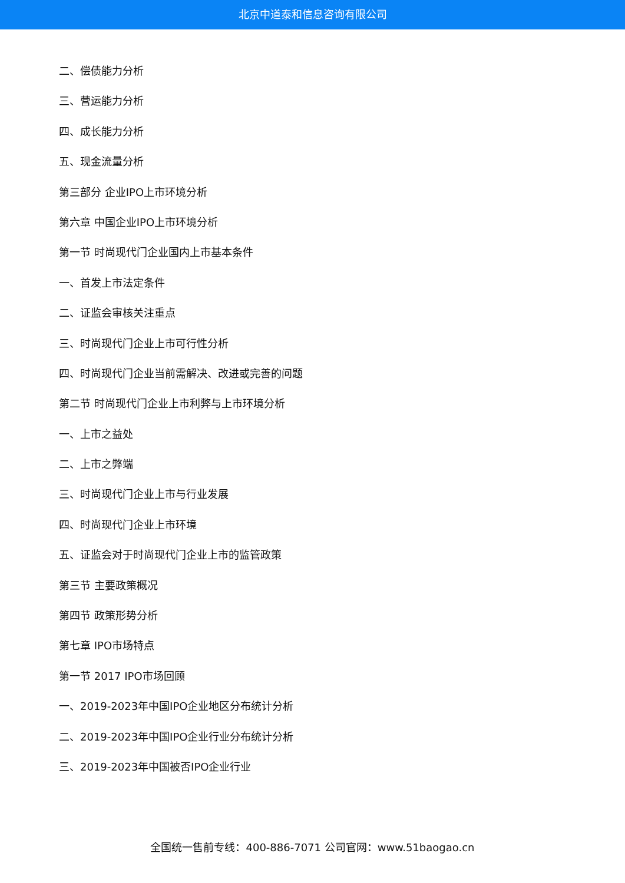北京中道泰和信息咨询有限公司
二、偿债能力分析
三、营运能力分析
四、成长能力分析
五、现金流量分析
第三部分 企业IPO上市环境分析
第六章 中国企业IPO上市环境分析
第一节 时尚现代门企业国内上市基本条件
一、首发上市法定条件
二、证监会审核关注重点
三、时尚现代门企业上市可行性分析
四、时尚现代门企业当前需解决、改进或完善的问题
第二节 时尚现代门企业上市利弊与上市环境分析
一、上市之益处
二、上市之弊端
三、时尚现代门企业上市与行业发展
四、时尚现代门企业上市环境
五、证监会对于时尚现代门企业上市的监管政策
第三节 主要政策概况
第四节 政策形势分析
第七章 IPO市场特点
第一节 2017 IPO市场回顾
一、2019-2023年中国IPO企业地区分布统计分析
二、2019-2023年中国IPO企业行业分布统计分析
三、2019-2023年中国被否IPO企业行业
全国统一售前专线：400-886-7071 公司官网：www.51baogao.cn